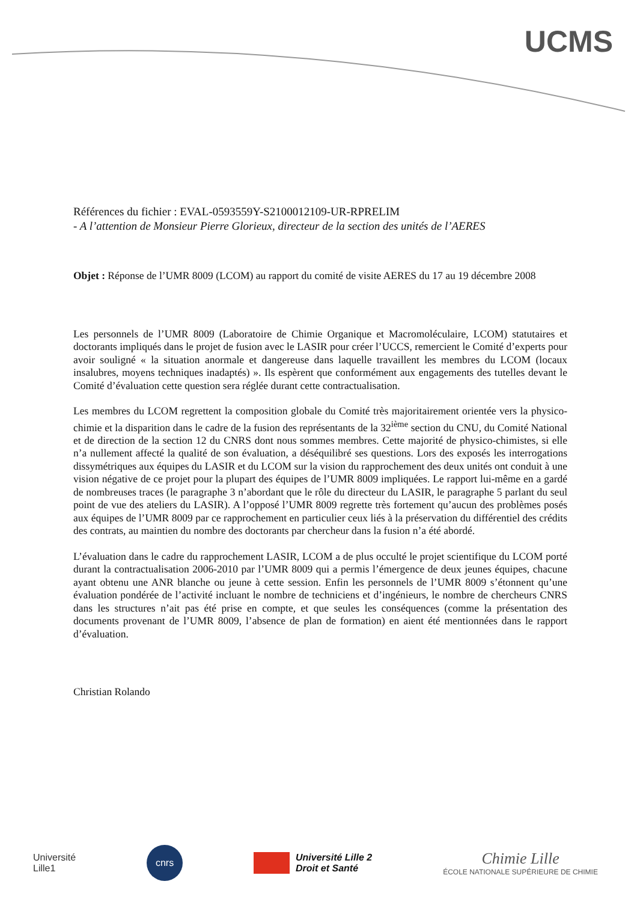UCMS
Références du fichier : EVAL-0593559Y-S2100012109-UR-RPRELIM
- A l’attention de Monsieur Pierre Glorieux, directeur de la section des unités de l’AERES
Objet : Réponse de l’UMR 8009 (LCOM) au rapport du comité de visite AERES du 17 au 19 décembre 2008
Les personnels de l’UMR 8009 (Laboratoire de Chimie Organique et Macromoléculaire, LCOM) statutaires et doctorants impliqués dans le projet de fusion avec le LASIR pour créer l’UCCS, remercient le Comité d’experts pour avoir souligné « la situation anormale et dangereuse dans laquelle travaillent les membres du LCOM (locaux insalubres, moyens techniques inadaptés) ». Ils espèrent que conformément aux engagements des tutelles devant le Comité d’évaluation cette question sera réglée durant cette contractualisation.
Les membres du LCOM regrettent la composition globale du Comité très majoritairement orientée vers la physico-chimie et la disparition dans le cadre de la fusion des représentants de la 32<sup>ième</sup> section du CNU, du Comité National et de direction de la section 12 du CNRS dont nous sommes membres. Cette majorité de physico-chimistes, si elle n’a nullement affecté la qualité de son évaluation, a déséquilibré ses questions. Lors des exposés les interrogations dissymétriques aux équipes du LASIR et du LCOM sur la vision du rapprochement des deux unités ont conduit à une vision négative de ce projet pour la plupart des équipes de l’UMR 8009 impliquées. Le rapport lui-même en a gardé de nombreuses traces (le paragraphe 3 n’abordant que le rôle du directeur du LASIR, le paragraphe 5 parlant du seul point de vue des ateliers du LASIR). A l’opposé l’UMR 8009 regrette très fortement qu’aucun des problèmes posés aux équipes de l’UMR 8009 par ce rapprochement en particulier ceux liés à la préservation du différentiel des crédits des contrats, au maintien du nombre des doctorants par chercheur dans la fusion n’a été abordé.
L’évaluation dans le cadre du rapprochement LASIR, LCOM a de plus occulté le projet scientifique du LCOM porté durant la contractualisation 2006-2010 par l’UMR 8009 qui a permis l’émergence de deux jeunes équipes, chacune ayant obtenu une ANR blanche ou jeune à cette session. Enfin les personnels de l’UMR 8009 s’étonnent qu’une évaluation pondérée de l’activité incluant le nombre de techniciens et d’ingénieurs, le nombre de chercheurs CNRS dans les structures n’ait pas été prise en compte, et que seules les conséquences (comme la présentation des documents provenant de l’UMR 8009, l’absence de plan de formation) en aient été mentionnées dans le rapport d’évaluation.
Christian Rolando
Université
Lille1
cnrs
Université Lille 2
Droit et Santé
Chimie Lille
ÉCOLE NATIONALE SUPÉRIEURE DE CHIMIE